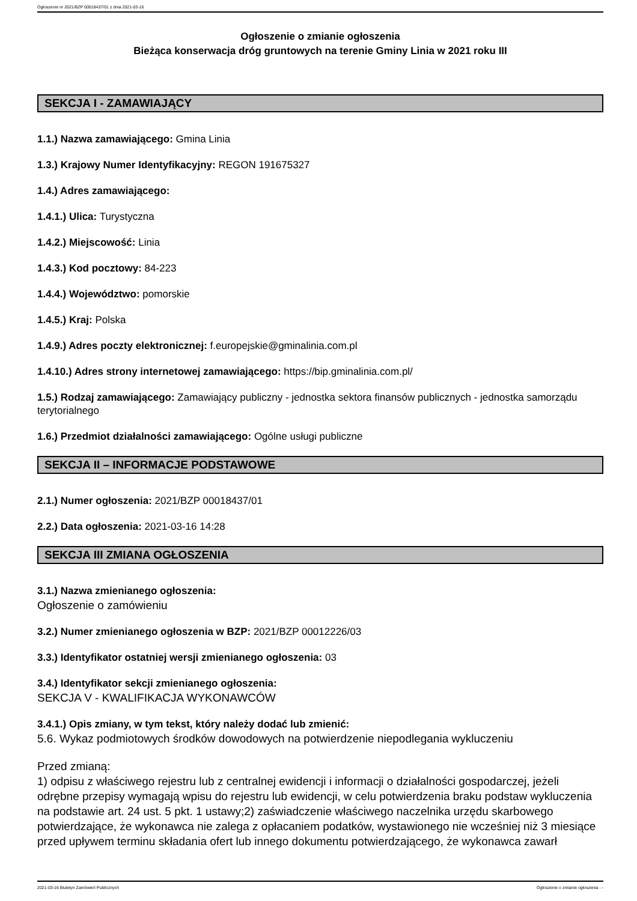Ogłoszenie nr 2021/BZP 00018437/01 z dnia 2021-03-16
Ogłoszenie o zmianie ogłoszenia
Bieżąca konserwacja dróg gruntowych na terenie Gminy Linia w 2021 roku III
SEKCJA I - ZAMAWIAJĄCY
1.1.) Nazwa zamawiającego: Gmina Linia
1.3.) Krajowy Numer Identyfikacyjny: REGON 191675327
1.4.) Adres zamawiającego:
1.4.1.) Ulica: Turystyczna
1.4.2.) Miejscowość: Linia
1.4.3.) Kod pocztowy: 84-223
1.4.4.) Województwo: pomorskie
1.4.5.) Kraj: Polska
1.4.9.) Adres poczty elektronicznej: f.europejskie@gminalinia.com.pl
1.4.10.) Adres strony internetowej zamawiającego: https://bip.gminalinia.com.pl/
1.5.) Rodzaj zamawiającego: Zamawiający publiczny - jednostka sektora finansów publicznych - jednostka samorządu terytorialnego
1.6.) Przedmiot działalności zamawiającego: Ogólne usługi publiczne
SEKCJA II – INFORMACJE PODSTAWOWE
2.1.) Numer ogłoszenia: 2021/BZP 00018437/01
2.2.) Data ogłoszenia: 2021-03-16 14:28
SEKCJA III ZMIANA OGŁOSZENIA
3.1.) Nazwa zmienianego ogłoszenia:
Ogłoszenie o zamówieniu
3.2.) Numer zmienianego ogłoszenia w BZP: 2021/BZP 00012226/03
3.3.) Identyfikator ostatniej wersji zmienianego ogłoszenia: 03
3.4.) Identyfikator sekcji zmienianego ogłoszenia:
SEKCJA V - KWALIFIKACJA WYKONAWCÓW
3.4.1.) Opis zmiany, w tym tekst, który należy dodać lub zmienić:
5.6. Wykaz podmiotowych środków dowodowych na potwierdzenie niepodlegania wykluczeniu
Przed zmianą:
1) odpisu z właściwego rejestru lub z centralnej ewidencji i informacji o działalności gospodarczej, jeżeli odrębne przepisy wymagają wpisu do rejestru lub ewidencji, w celu potwierdzenia braku podstaw wykluczenia na podstawie art. 24 ust. 5 pkt. 1 ustawy;2) zaświadczenie właściwego naczelnika urzędu skarbowego potwierdzające, że wykonawca nie zalega z opłacaniem podatków, wystawionego nie wcześniej niż 3 miesiące przed upływem terminu składania ofert lub innego dokumentu potwierdzającego, że wykonawca zawarł
2021-03-16 Biuletyn Zamówień Publicznych Ogłoszenie o zmianie ogłoszenia - -